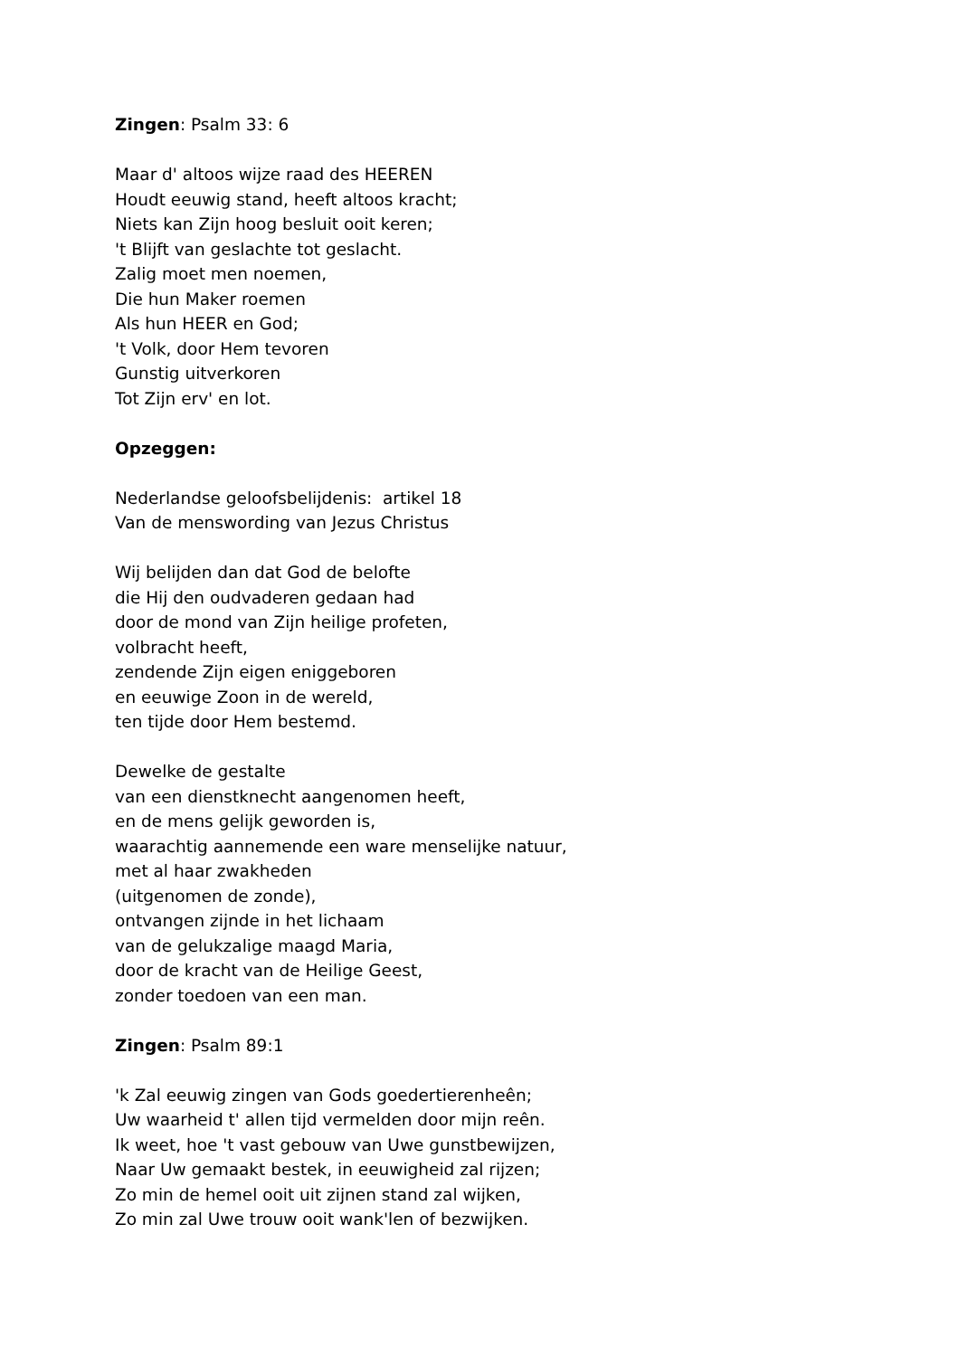Zingen: Psalm 33: 6
Maar d' altoos wijze raad des HEEREN
Houdt eeuwig stand, heeft altoos kracht;
Niets kan Zijn hoog besluit ooit keren;
't Blijft van geslachte tot geslacht.
Zalig moet men noemen,
Die hun Maker roemen
Als hun HEER en God;
't Volk, door Hem tevoren
Gunstig uitverkoren
Tot Zijn erv' en lot.
Opzeggen:
Nederlandse geloofsbelijdenis: artikel 18
Van de menswording van Jezus Christus
Wij belijden dan dat God de belofte
die Hij den oudvaderen gedaan had
door de mond van Zijn heilige profeten,
volbracht heeft,
zendende Zijn eigen eniggeboren
en eeuwige Zoon in de wereld,
ten tijde door Hem bestemd.
Dewelke de gestalte
van een dienstknecht aangenomen heeft,
en de mens gelijk geworden is,
waarachtig aannemende een ware menselijke natuur,
met al haar zwakheden
(uitgenomen de zonde),
ontvangen zijnde in het lichaam
van de gelukzalige maagd Maria,
door de kracht van de Heilige Geest,
zonder toedoen van een man.
Zingen: Psalm 89:1
'k Zal eeuwig zingen van Gods goedertierenheên;
Uw waarheid t' allen tijd vermelden door mijn reên.
Ik weet, hoe 't vast gebouw van Uwe gunstbewijzen,
Naar Uw gemaakt bestek, in eeuwigheid zal rijzen;
Zo min de hemel ooit uit zijnen stand zal wijken,
Zo min zal Uwe trouw ooit wank'len of bezwijken.